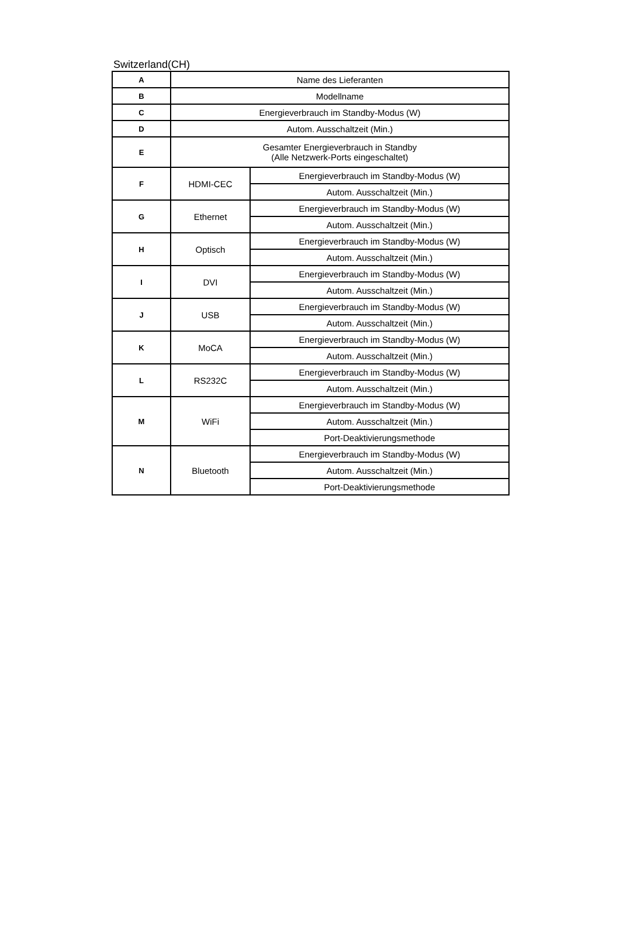Switzerland(CH)
| A | Name des Lieferanten | |
| B | Modellname | |
| C | Energieverbrauch im Standby-Modus (W) | |
| D | Autom. Ausschaltzeit (Min.) | |
| E | Gesamter Energieverbrauch in Standby (Alle Netzwerk-Ports eingeschaltet) | |
| F | HDMI-CEC | Energieverbrauch im Standby-Modus (W) |
| | | Autom. Ausschaltzeit (Min.) |
| G | Ethernet | Energieverbrauch im Standby-Modus (W) |
| | | Autom. Ausschaltzeit (Min.) |
| H | Optisch | Energieverbrauch im Standby-Modus (W) |
| | | Autom. Ausschaltzeit (Min.) |
| I | DVI | Energieverbrauch im Standby-Modus (W) |
| | | Autom. Ausschaltzeit (Min.) |
| J | USB | Energieverbrauch im Standby-Modus (W) |
| | | Autom. Ausschaltzeit (Min.) |
| K | MoCA | Energieverbrauch im Standby-Modus (W) |
| | | Autom. Ausschaltzeit (Min.) |
| L | RS232C | Energieverbrauch im Standby-Modus (W) |
| | | Autom. Ausschaltzeit (Min.) |
| M | WiFi | Energieverbrauch im Standby-Modus (W) |
| | | Autom. Ausschaltzeit (Min.) |
| | | Port-Deaktivierungsmethode |
| N | Bluetooth | Energieverbrauch im Standby-Modus (W) |
| | | Autom. Ausschaltzeit (Min.) |
| | | Port-Deaktivierungsmethode |